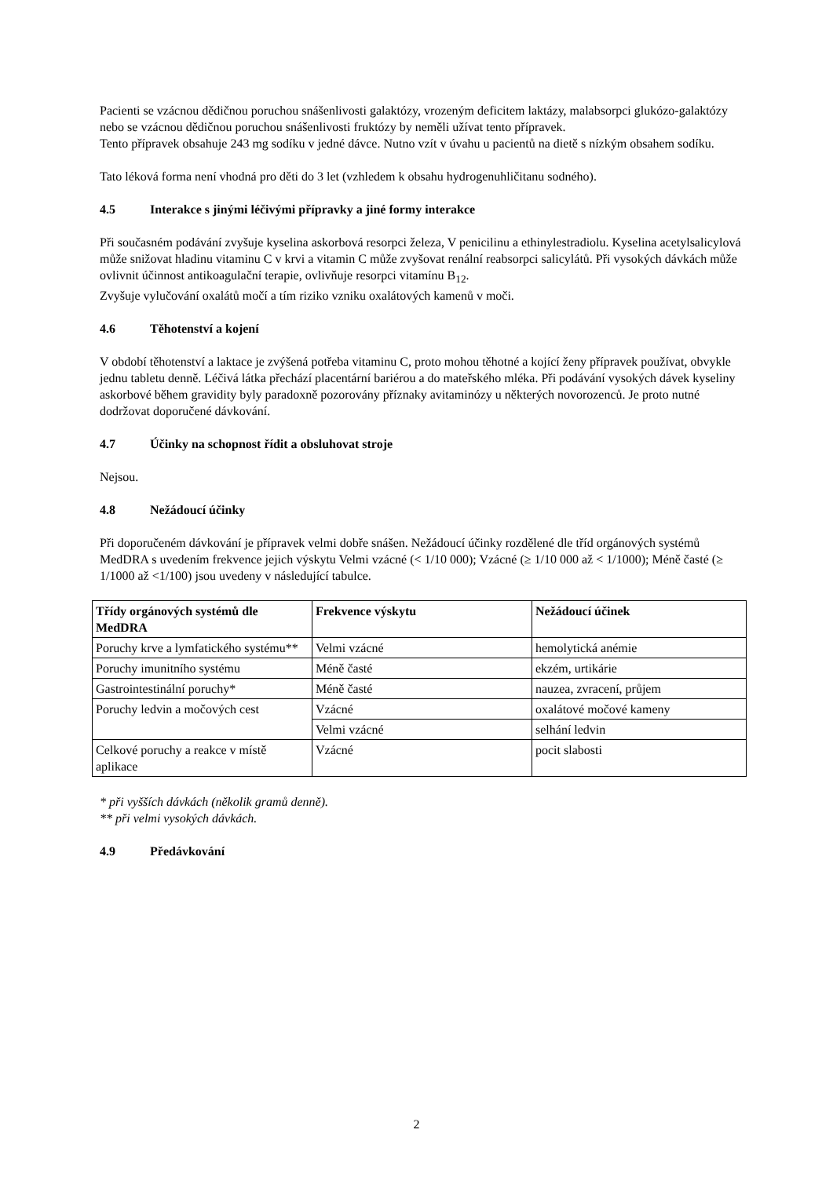Pacienti se vzácnou dědičnou poruchou snášenlivosti galaktózy, vrozeným deficitem laktázy, malabsorpci glukózo-galaktózy nebo se vzácnou dědičnou poruchou snášenlivosti fruktózy by neměli užívat tento přípravek.
Tento přípravek obsahuje 243 mg sodíku v jedné dávce. Nutno vzít v úvahu u pacientů na dietě s nízkým obsahem sodíku.
Tato léková forma není vhodná pro děti do 3 let (vzhledem k obsahu hydrogenuhličitanu sodného).
4.5 Interakce s jinými léčivými přípravky a jiné formy interakce
Při současném podávání zvyšuje kyselina askorbová resorpci železa, V penicilinu a ethinylestradiolu. Kyselina acetylsalicylová může snižovat hladinu vitaminu C v krvi a vitamin C může zvyšovat renální reabsorpci salicylátů. Při vysokých dávkách může ovlivnit účinnost antikoagulační terapie, ovlivňuje resorpci vitamínu B<sub>12</sub>.
Zvyšuje vylučování oxalátů močí a tím riziko vzniku oxalátových kamenů v moči.
4.6 Těhotenství a kojení
V období těhotenství a laktace je zvýšená potřeba vitaminu C, proto mohou těhotné a kojící ženy přípravek používat, obvykle jednu tabletu denně. Léčivá látka přechází placentární bariérou a do mateřského mléka. Při podávání vysokých dávek kyseliny askorbové během gravidity byly paradoxně pozorovány příznaky avitaminózy u některých novorozenců. Je proto nutné dodržovat doporučené dávkování.
4.7 Účinky na schopnost řídit a obsluhovat stroje
Nejsou.
4.8 Nežádoucí účinky
Při doporučeném dávkování je přípravek velmi dobře snášen. Nežádoucí účinky rozdělené dle tříd orgánových systémů MedDRA s uvedením frekvence jejich výskytu Velmi vzácné (< 1/10 000); Vzácné (≥ 1/10 000 až < 1/1000); Méně časté (≥ 1/1000 až <1/100) jsou uvedeny v následující tabulce.
| Třídy orgánových systémů dle MedDRA | Frekvence výskytu | Nežádoucí účinek |
| --- | --- | --- |
| Poruchy krve a lymfatického systému** | Velmi vzácné | hemolytická anémie |
| Poruchy imunitního systému | Méně časté | ekzém, urtikárie |
| Gastrointestinální poruchy* | Méně časté | nauzea, zvracení, průjem |
| Poruchy ledvin a močových cest | Vzácné | oxalátové močové kameny |
| | Velmi vzácné | selhání ledvin |
| Celkové poruchy a reakce v místě aplikace | Vzácné | pocit slabosti |
* při vyšších dávkách (několik gramů denně).
** při velmi vysokých dávkách.
4.9 Předávkování
2